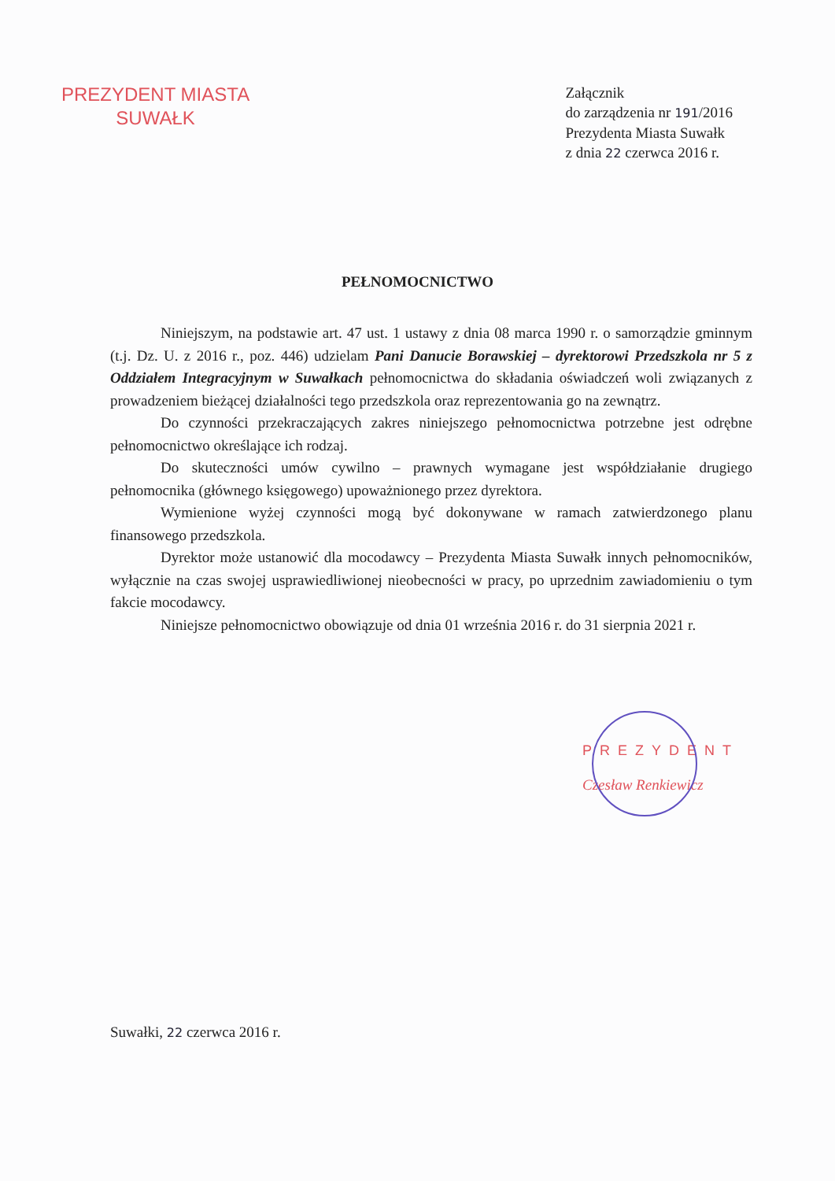PREZYDENT MIASTA
SUWAŁK
Załącznik
do zarządzenia nr 191/2016
Prezydenta Miasta Suwałk
z dnia 22 czerwca 2016 r.
PEŁNOMOCNICTWO
Niniejszym, na podstawie art. 47 ust. 1 ustawy z dnia 08 marca 1990 r. o samorządzie gminnym (t.j. Dz. U. z 2016 r., poz. 446) udzielam Pani Danucie Borawskiej – dyrektorowi Przedszkola nr 5 z Oddziałem Integracyjnym w Suwałkach pełnomocnictwa do składania oświadczeń woli związanych z prowadzeniem bieżącej działalności tego przedszkola oraz reprezentowania go na zewnątrz.
Do czynności przekraczających zakres niniejszego pełnomocnictwa potrzebne jest odrębne pełnomocnictwo określające ich rodzaj.
Do skuteczności umów cywilno – prawnych wymagane jest współdziałanie drugiego pełnomocnika (głównego księgowego) upoważnionego przez dyrektora.
Wymienione wyżej czynności mogą być dokonywane w ramach zatwierdzonego planu finansowego przedszkola.
Dyrektor może ustanowić dla mocodawcy – Prezydenta Miasta Suwałk innych pełnomocników, wyłącznie na czas swojej usprawiedliwionej nieobecności w pracy, po uprzednim zawiadomieniu o tym fakcie mocodawcy.
Niniejsze pełnomocnictwo obowiązuje od dnia 01 września 2016 r. do 31 sierpnia 2021 r.
PREZYDENT
Czesław Renkiewicz
Suwałki, 22 czerwca 2016 r.